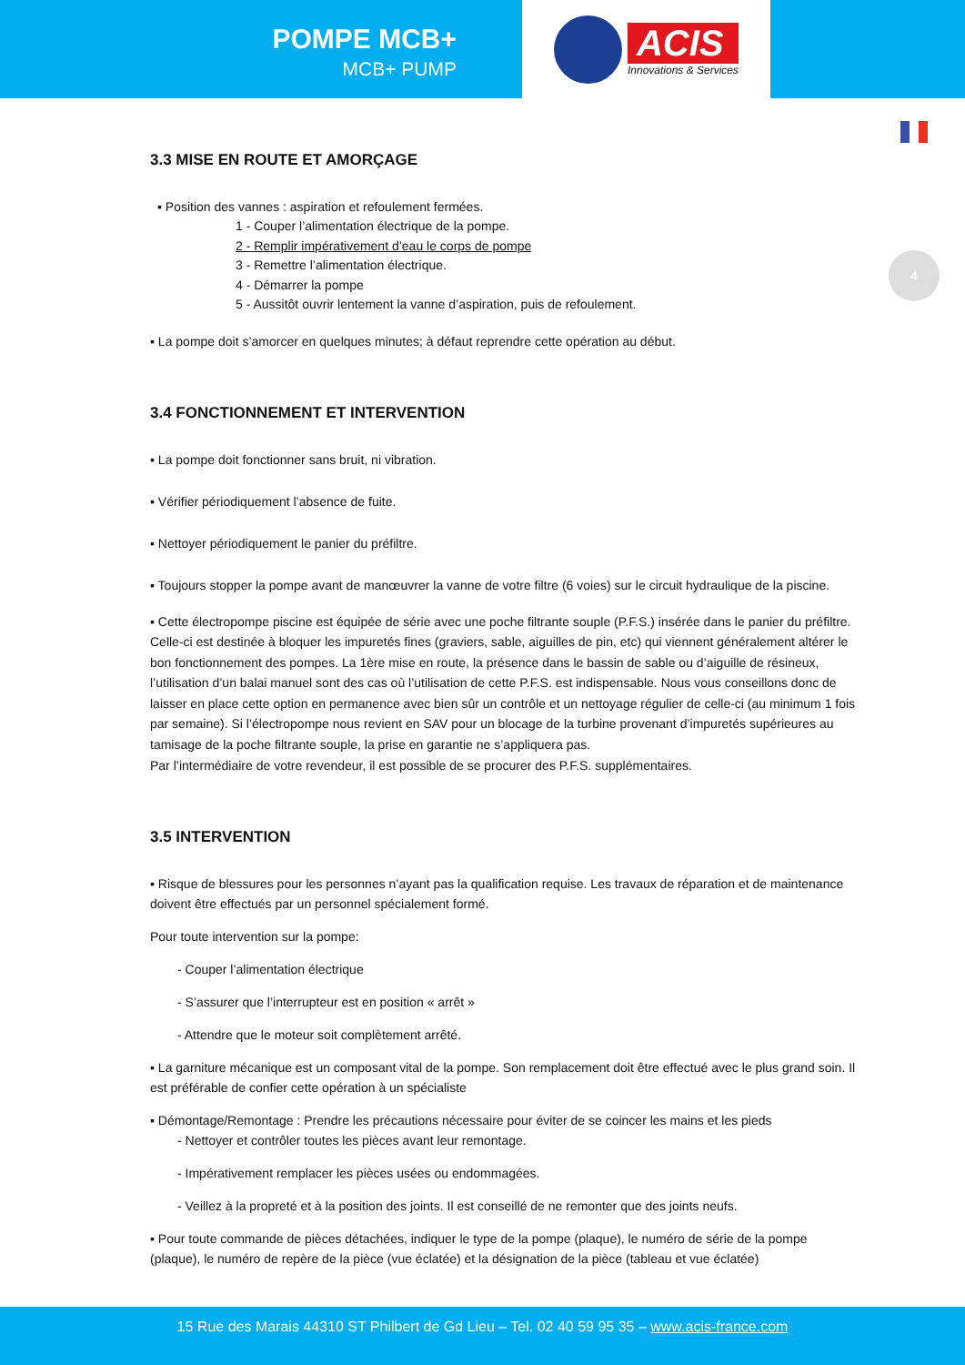POMPE MCB+
MCB+ PUMP
ACIS
Innovations & Services
4
3.3 MISE EN ROUTE ET AMORÇAGE
▪ Position des vannes : aspiration et refoulement fermées.
1 - Couper l’alimentation électrique de la pompe.
2 - Remplir impérativement d’eau le corps de pompe
3 - Remettre l’alimentation électrique.
4 - Démarrer la pompe
5 - Aussitôt ouvrir lentement la vanne d’aspiration, puis de refoulement.
▪ La pompe doit s’amorcer en quelques minutes; à défaut reprendre cette opération au début.
3.4 FONCTIONNEMENT ET INTERVENTION
▪ La pompe doit fonctionner sans bruit, ni vibration.
▪ Vérifier périodiquement l’absence de fuite.
▪ Nettoyer périodiquement le panier du préfiltre.
▪ Toujours stopper la pompe avant de manœuvrer la vanne de votre filtre (6 voies) sur le circuit hydraulique de la piscine.
▪ Cette électropompe piscine est équipée de série avec une poche filtrante souple (P.F.S.) insérée dans le panier du préfiltre. Celle-ci est destinée à bloquer les impuretés fines (graviers, sable, aiguilles de pin, etc) qui viennent généralement altérer le bon fonctionnement des pompes. La 1ère mise en route, la présence dans le bassin de sable ou d’aiguille de résineux, l’utilisation d’un balai manuel sont des cas où l’utilisation de cette P.F.S. est indispensable. Nous vous conseillons donc de laisser en place cette option en permanence avec bien sûr un contrôle et un nettoyage régulier de celle-ci (au minimum 1 fois par semaine). Si l’électropompe nous revient en SAV pour un blocage de la turbine provenant d’impuretés supérieures au tamisage de la poche filtrante souple, la prise en garantie ne s’appliquera pas.
Par l’intermédiaire de votre revendeur, il est possible de se procurer des P.F.S. supplémentaires.
3.5 INTERVENTION
▪ Risque de blessures pour les personnes n’ayant pas la qualification requise. Les travaux de réparation et de maintenance doivent être effectués par un personnel spécialement formé.
Pour toute intervention sur la pompe:
- Couper l’alimentation électrique
- S’assurer que l’interrupteur est en position « arrêt »
- Attendre que le moteur soit complètement arrêté.
▪ La garniture mécanique est un composant vital de la pompe. Son remplacement doit être effectué avec le plus grand soin. Il est préférable de confier cette opération à un spécialiste
▪ Démontage/Remontage : Prendre les précautions nécessaire pour éviter de se coincer les mains et les pieds
- Nettoyer et contrôler toutes les pièces avant leur remontage.
- Impérativement remplacer les pièces usées ou endommagées.
- Veillez à la propreté et à la position des joints. Il est conseillé de ne remonter que des joints neufs.
▪ Pour toute commande de pièces détachées, indiquer le type de la pompe (plaque), le numéro de série de la pompe (plaque), le numéro de repère de la pièce (vue éclatée) et la désignation de la pièce (tableau et vue éclatée)
15 Rue des Marais 44310 ST Philbert de Gd Lieu – Tel. 02 40 59 95 35 – www.acis-france.com